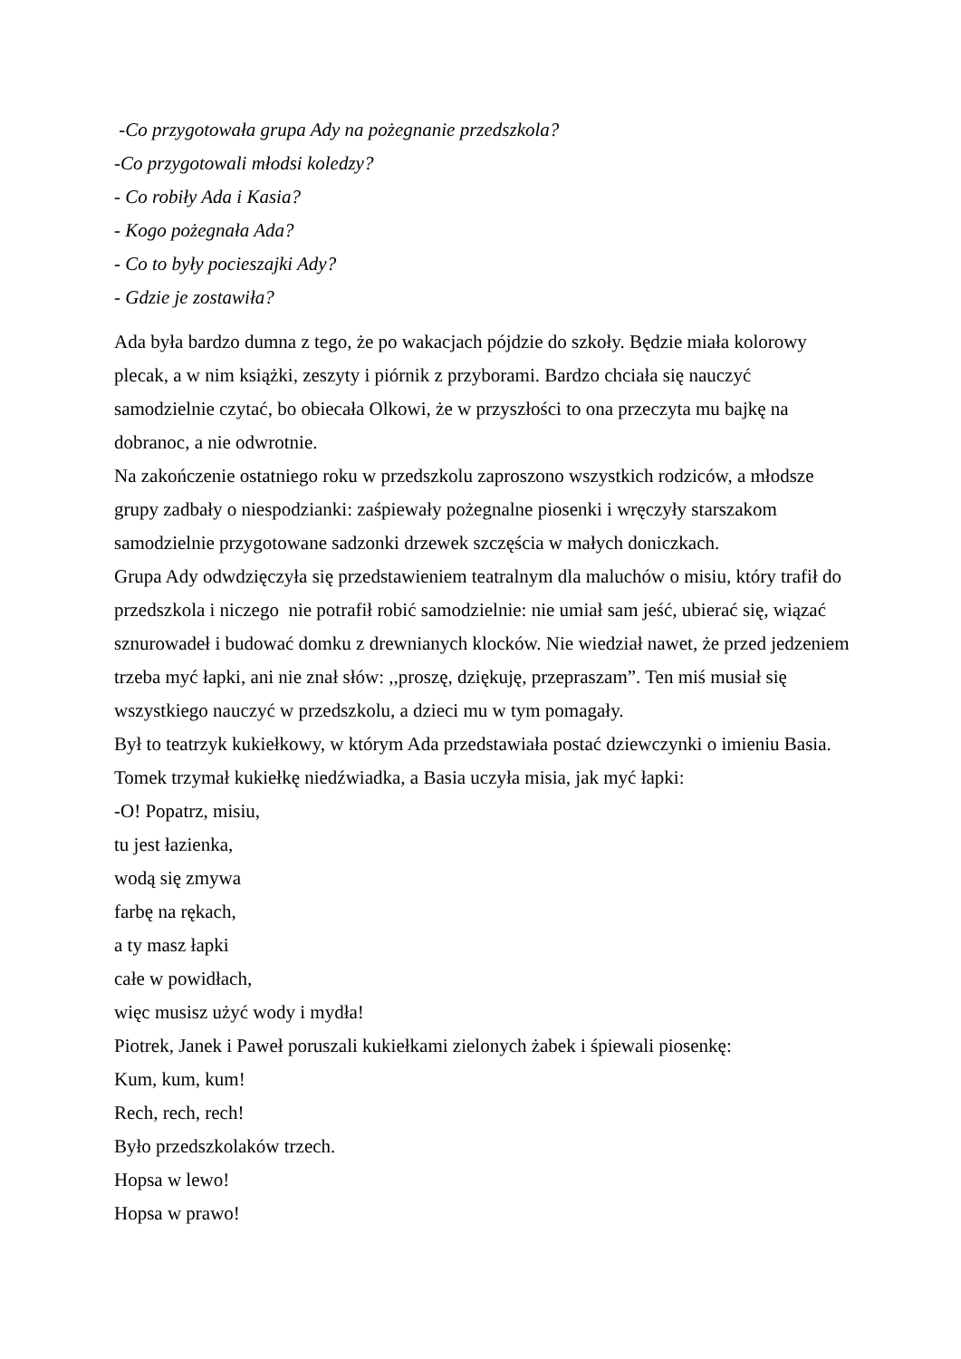-Co przygotowała grupa Ady na pożegnanie przedszkola?
-Co przygotowali młodsi koledzy?
- Co robiły Ada i Kasia?
- Kogo pożegnała Ada?
- Co to były pocieszajki Ady?
- Gdzie je zostawiła?
Ada była bardzo dumna z tego, że po wakacjach pójdzie do szkoły. Będzie miała kolorowy plecak, a w nim książki, zeszyty i piórnik z przyborami. Bardzo chciała się nauczyć samodzielnie czytać, bo obiecała Olkowi, że w przyszłości to ona przeczyta mu bajkę na dobranoc, a nie odwrotnie.
Na zakończenie ostatniego roku w przedszkolu zaproszono wszystkich rodziców, a młodsze grupy zadbały o niespodzianki: zaśpiewały pożegnalne piosenki i wręczyły starszakom samodzielnie przygotowane sadzonki drzewek szczęścia w małych doniczkach.
Grupa Ady odwdzięczyła się przedstawieniem teatralnym dla maluchów o misiu, który trafił do przedszkola i niczego nie potrafił robić samodzielnie: nie umiał sam jeść, ubierać się, wiązać sznurowadeł i budować domku z drewnianych klocków. Nie wiedział nawet, że przed jedzeniem trzeba myć łapki, ani nie znał słów: ,,proszę, dziękuję, przepraszam”. Ten miś musiał się wszystkiego nauczyć w przedszkolu, a dzieci mu w tym pomagały.
Był to teatrzyk kukiełkowy, w którym Ada przedstawiała postać dziewczynki o imieniu Basia. Tomek trzymał kukiełkę niedźwiadka, a Basia uczyła misia, jak myć łapki:
-O! Popatrz, misiu,
tu jest łazienka,
wodą się zmywa
farbę na rękach,
a ty masz łapki
całe w powidłach,
więc musisz użyć wody i mydła!
Piotrek, Janek i Paweł poruszali kukiełkami zielonych żabek i śpiewali piosenkę:
Kum, kum, kum!
Rech, rech, rech!
Było przedszkolaków trzech.
Hopsa w lewo!
Hopsa w prawo!